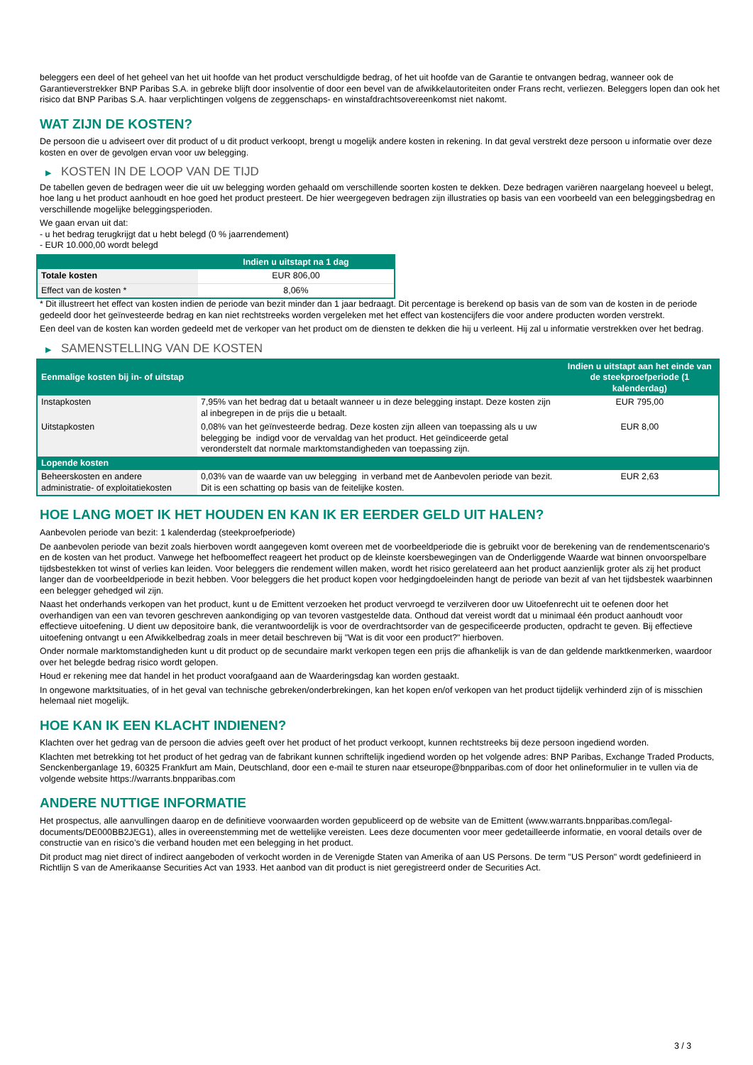beleggers een deel of het geheel van het uit hoofde van het product verschuldigde bedrag, of het uit hoofde van de Garantie te ontvangen bedrag, wanneer ook de Garantieverstrekker BNP Paribas S.A. in gebreke blijft door insolventie of door een bevel van de afwikkelautoriteiten onder Frans recht, verliezen. Beleggers lopen dan ook het risico dat BNP Paribas S.A. haar verplichtingen volgens de zeggenschaps- en winstafdrachtsovereenkomst niet nakomt.
WAT ZIJN DE KOSTEN?
De persoon die u adviseert over dit product of u dit product verkoopt, brengt u mogelijk andere kosten in rekening. In dat geval verstrekt deze persoon u informatie over deze kosten en over de gevolgen ervan voor uw belegging.
▶ KOSTEN IN DE LOOP VAN DE TIJD
De tabellen geven de bedragen weer die uit uw belegging worden gehaald om verschillende soorten kosten te dekken. Deze bedragen variëren naargelang hoeveel u belegt, hoe lang u het product aanhoudt en hoe goed het product presteert. De hier weergegeven bedragen zijn illustraties op basis van een voorbeeld van een beleggingsbedrag en verschillende mogelijke beleggingsperioden.
We gaan ervan uit dat:
- u het bedrag terugkrijgt dat u hebt belegd (0 % jaarrendement)
- EUR 10.000,00 wordt belegd
| | Indien u uitstapt na 1 dag |
| --- | --- |
| Totale kosten | EUR 806,00 |
| Effect van de kosten * | 8,06% |
* Dit illustreert het effect van kosten indien de periode van bezit minder dan 1 jaar bedraagt. Dit percentage is berekend op basis van de som van de kosten in de periode gedeeld door het geïnvesteerde bedrag en kan niet rechtstreeks worden vergeleken met het effect van kostencijfers die voor andere producten worden verstrekt.
Een deel van de kosten kan worden gedeeld met de verkoper van het product om de diensten te dekken die hij u verleent. Hij zal u informatie verstrekken over het bedrag.
▶ SAMENSTELLING VAN DE KOSTEN
| Eenmalige kosten bij in- of uitstap | | Indien u uitstapt aan het einde van de steekproefperiode (1 kalenderdag) |
| --- | --- | --- |
| Instapkosten | 7,95% van het bedrag dat u betaalt wanneer u in deze belegging instapt. Deze kosten zijn al inbegrepen in de prijs die u betaalt. | EUR 795,00 |
| Uitstapkosten | 0,08% van het geïnvesteerde bedrag. Deze kosten zijn alleen van toepassing als u uw belegging be indigd voor de vervaldag van het product. Het geïndiceerde getal veronderstelt dat normale marktomstandigheden van toepassing zijn. | EUR 8,00 |
| Lopende kosten | | |
| Beheerskosten en andere administratie- of exploitatiekosten | 0,03% van de waarde van uw belegging in verband met de Aanbevolen periode van bezit. Dit is een schatting op basis van de feitelijke kosten. | EUR 2,63 |
HOE LANG MOET IK HET HOUDEN EN KAN IK ER EERDER GELD UIT HALEN?
Aanbevolen periode van bezit: 1 kalenderdag (steekproefperiode)
De aanbevolen periode van bezit zoals hierboven wordt aangegeven komt overeen met de voorbeeldperiode die is gebruikt voor de berekening van de rendementscenario's en de kosten van het product. Vanwege het hefboomeffect reageert het product op de kleinste koersbewegingen van de Onderliggende Waarde wat binnen onvoorspelbare tijdsbestekken tot winst of verlies kan leiden. Voor beleggers die rendement willen maken, wordt het risico gerelateerd aan het product aanzienlijk groter als zij het product langer dan de voorbeeldperiode in bezit hebben. Voor beleggers die het product kopen voor hedgingdoeleinden hangt de periode van bezit af van het tijdsbestek waarbinnen een belegger gehedged wil zijn.
Naast het onderhands verkopen van het product, kunt u de Emittent verzoeken het product vervroegd te verzilveren door uw Uitoefenrecht uit te oefenen door het overhandigen van een van tevoren geschreven aankondiging op van tevoren vastgestelde data. Onthoud dat vereist wordt dat u minimaal één product aanhoudt voor effectieve uitoefening. U dient uw depositoire bank, die verantwoordelijk is voor de overdrachtsorder van de gespecificeerde producten, opdracht te geven. Bij effectieve uitoefening ontvangt u een Afwikkelbedrag zoals in meer detail beschreven bij "Wat is dit voor een product?" hierboven.
Onder normale marktomstandigheden kunt u dit product op de secundaire markt verkopen tegen een prijs die afhankelijk is van de dan geldende marktkenmerken, waardoor over het belegde bedrag risico wordt gelopen.
Houd er rekening mee dat handel in het product voorafgaand aan de Waarderingsdag kan worden gestaakt.
In ongewone marktsituaties, of in het geval van technische gebreken/onderbrekingen, kan het kopen en/of verkopen van het product tijdelijk verhinderd zijn of is misschien helemaal niet mogelijk.
HOE KAN IK EEN KLACHT INDIENEN?
Klachten over het gedrag van de persoon die advies geeft over het product of het product verkoopt, kunnen rechtstreeks bij deze persoon ingediend worden.
Klachten met betrekking tot het product of het gedrag van de fabrikant kunnen schriftelijk ingediend worden op het volgende adres: BNP Paribas, Exchange Traded Products, Senckenberganlage 19, 60325 Frankfurt am Main, Deutschland, door een e-mail te sturen naar etseurope@bnpparibas.com of door het onlineformulier in te vullen via de volgende website https://warrants.bnpparibas.com
ANDERE NUTTIGE INFORMATIE
Het prospectus, alle aanvullingen daarop en de definitieve voorwaarden worden gepubliceerd op de website van de Emittent (www.warrants.bnpparibas.com/legal-documents/DE000BB2JEG1), alles in overeenstemming met de wettelijke vereisten. Lees deze documenten voor meer gedetailleerde informatie, en vooral details over de constructie van en risico’s die verband houden met een belegging in het product.
Dit product mag niet direct of indirect aangeboden of verkocht worden in de Verenigde Staten van Amerika of aan US Persons. De term "US Person" wordt gedefinieerd in Richtlijn S van de Amerikaanse Securities Act van 1933. Het aanbod van dit product is niet geregistreerd onder de Securities Act.
3 / 3